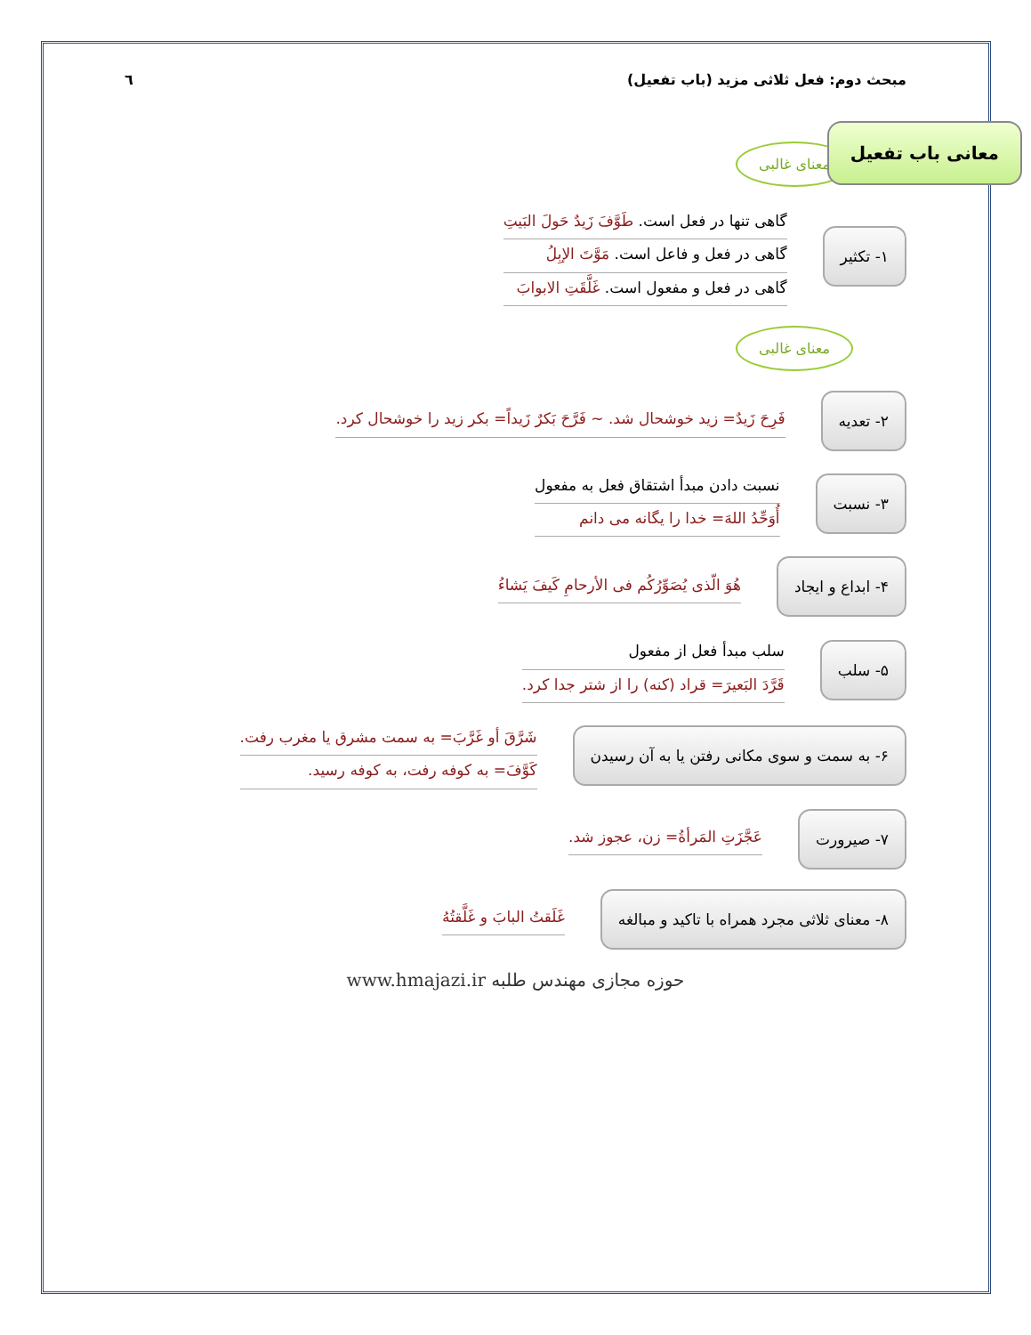مبحث دوم: فعل ثلاثی مزید (باب تفعیل) ٦
معانی باب تفعیل
معنای غالبی
۱- تکثیر
گاهی تنها در فعل است. طَوَّفَ زَيدٌ حَولَ البَيتِ
گاهی در فعل و فاعل است. مَوَّتَ الإبِلُ
گاهی در فعل و مفعول است. غَلَّقَتِ الابوابَ
معنای غالبی
۲- تعدیه
فَرِحَ زَيدٌ= زید خوشحال شد. ~ فَرَّحَ بَكرٌ زَيداً= بکر زید را خوشحال کرد.
۳- نسبت
نسبت دادن مبدأ اشتقاق فعل به مفعول
أُوَحِّدُ اللهَ= خدا را یگانه می دانم
۴- ابداع و ایجاد
هُوَ الّذى يُصَوِّرُكُم فى الأرحامِ كَيفَ يَشاءُ
۵- سلب
سلب مبدأ فعل از مفعول
قَرَّدَ البَعيرَ= قراد (کنه) را از شتر جدا کرد.
۶- به سمت و سوی مکانی رفتن یا به آن رسیدن
شَرَّقَ أو غَرَّبَ= به سمت مشرق یا مغرب رفت.
كَوَّفَ= به کوفه رفت، به کوفه رسید.
۷- صیرورت
عَجَّزَتِ المَرأةُ= زن، عجوز شد.
۸- معنای ثلاثی مجرد همراه با تاکید و مبالغه
غَلَقتُ البابَ و غَلَّقتُهُ
حوزه مجازی مهندس طلبه www.hmajazi.ir